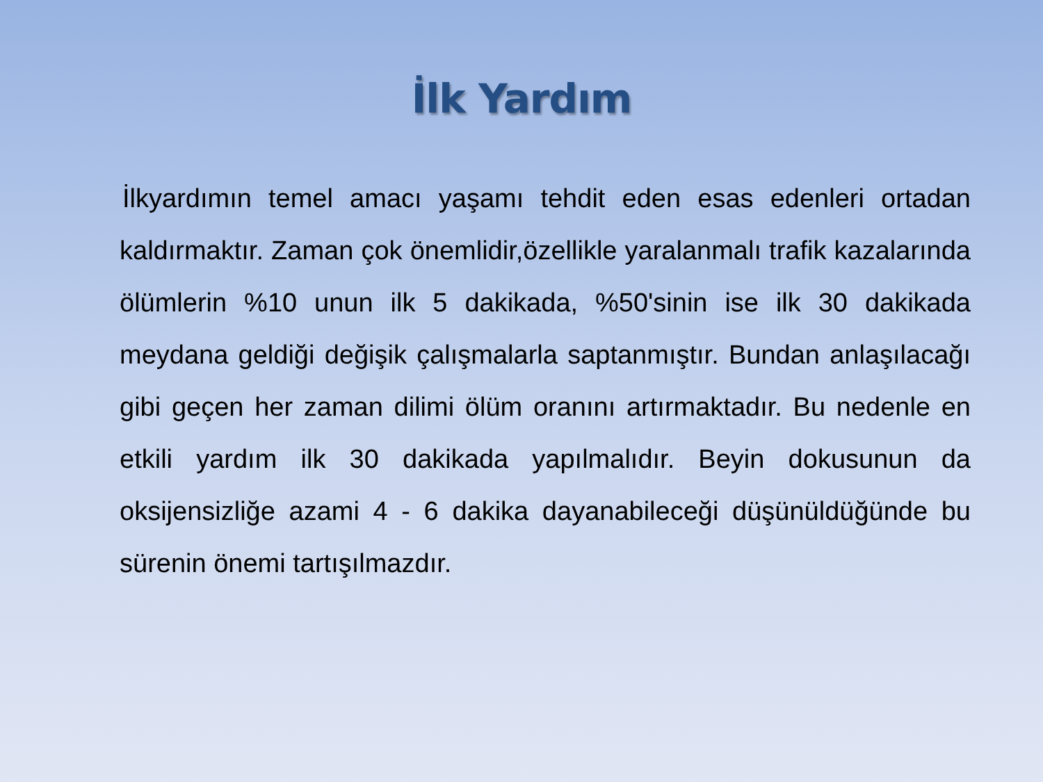İlk Yardım
İlkyardımın temel amacı yaşamı tehdit eden esas edenleri ortadan kaldırmaktır. Zaman çok önemlidir,özellikle yaralanmalı trafik kazalarında ölümlerin %10 unun ilk 5 dakikada, %50'sinin ise ilk 30 dakikada meydana geldiği değişik çalışmalarla saptanmıştır. Bundan anlaşılacağı gibi geçen her zaman dilimi ölüm oranını artırmaktadır. Bu nedenle en etkili yardım ilk 30 dakikada yapılmalıdır. Beyin dokusunun da oksijensizliğe azami 4 - 6 dakika dayanabileceği düşünüldüğünde bu sürenin önemi tartışılmazdır.